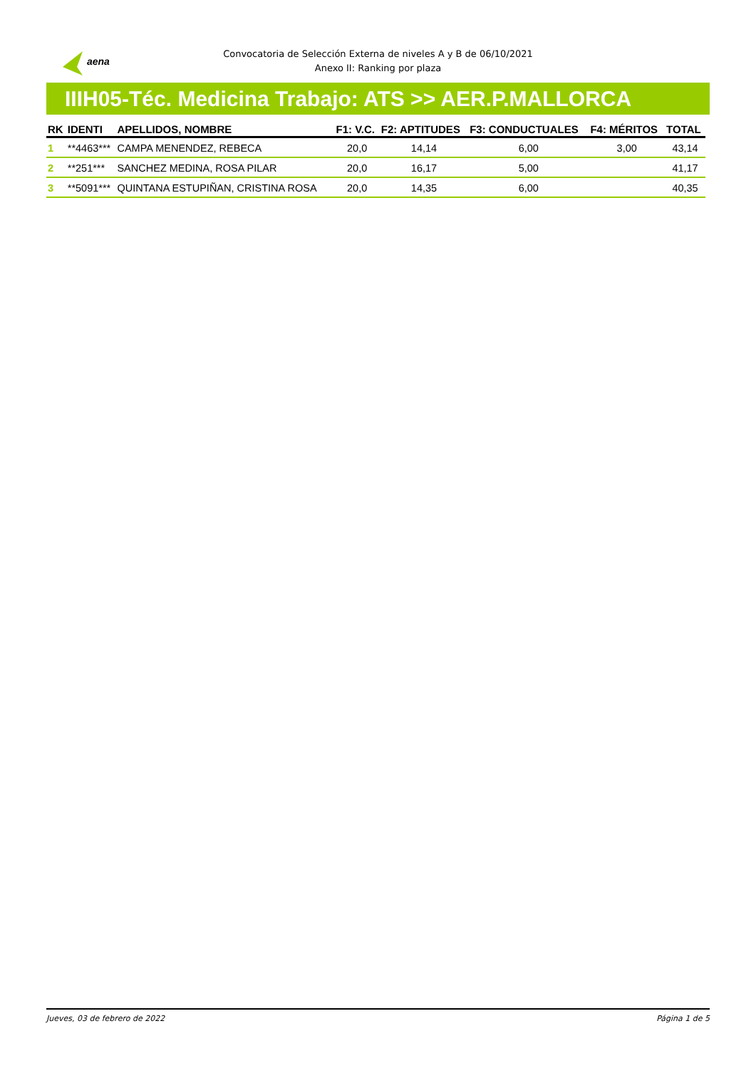aena
Convocatoria de Selección Externa de niveles A y B de 06/10/2021
Anexo II: Ranking por plaza
IIIH05-Téc. Medicina Trabajo: ATS >> AER.P.MALLORCA
| RK | IDENTI | APELLIDOS, NOMBRE | F1: V.C. | F2: APTITUDES | F3: CONDUCTUALES | F4: MÉRITOS | TOTAL |
| --- | --- | --- | --- | --- | --- | --- | --- |
| 1 | **4463*** | CAMPA MENENDEZ, REBECA | 20,0 | 14,14 | 6,00 | 3,00 | 43,14 |
| 2 | **251*** | SANCHEZ MEDINA, ROSA PILAR | 20,0 | 16,17 | 5,00 | | 41,17 |
| 3 | **5091*** | QUINTANA ESTUPIÑAN, CRISTINA ROSA | 20,0 | 14,35 | 6,00 | | 40,35 |
Jueves, 03 de febrero de 2022 Página 1 de 5